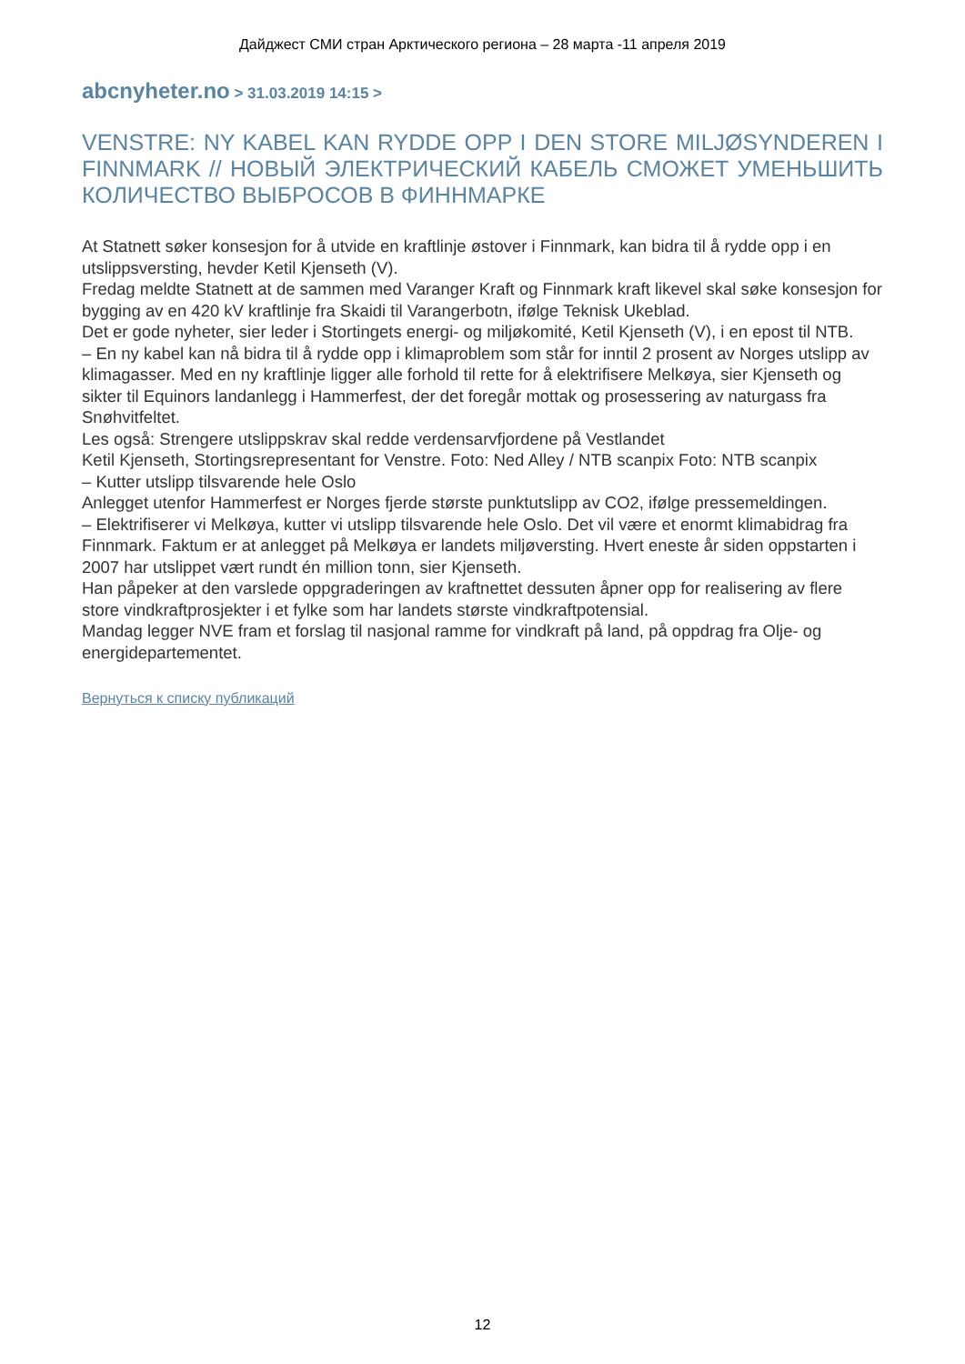Дайджест СМИ стран Арктического региона – 28 марта -11 апреля 2019
abcnyheter.no > 31.03.2019 14:15 >
VENSTRE: NY KABEL KAN RYDDE OPP I DEN STORE MILJØSYNDEREN I FINNMARK // НОВЫЙ ЭЛЕКТРИЧЕСКИЙ КАБЕЛЬ СМОЖЕТ УМЕНЬШИТЬ КОЛИЧЕСТВО ВЫБРОСОВ В ФИННМАРКЕ
At Statnett søker konsesjon for å utvide en kraftlinje østover i Finnmark, kan bidra til å rydde opp i en utslippsversting, hevder Ketil Kjenseth (V).
Fredag meldte Statnett at de sammen med Varanger Kraft og Finnmark kraft likevel skal søke konsesjon for bygging av en 420 kV kraftlinje fra Skaidi til Varangerbotn, ifølge Teknisk Ukeblad.
Det er gode nyheter, sier leder i Stortingets energi- og miljøkomité, Ketil Kjenseth (V), i en epost til NTB.
– En ny kabel kan nå bidra til å rydde opp i klimaproblem som står for inntil 2 prosent av Norges utslipp av klimagasser. Med en ny kraftlinje ligger alle forhold til rette for å elektrifisere Melkøya, sier Kjenseth og sikter til Equinors landanlegg i Hammerfest, der det foregår mottak og prosessering av naturgass fra Snøhvitfeltet.
Les også: Strengere utslippskrav skal redde verdensarvfjordene på Vestlandet
Ketil Kjenseth, Stortingsrepresentant for Venstre. Foto: Ned Alley / NTB scanpix Foto: NTB scanpix
– Kutter utslipp tilsvarende hele Oslo
Anlegget utenfor Hammerfest er Norges fjerde største punktutslipp av CO2, ifølge pressemeldingen.
– Elektrifiserer vi Melkøya, kutter vi utslipp tilsvarende hele Oslo. Det vil være et enormt klimabidrag fra Finnmark. Faktum er at anlegget på Melkøya er landets miljøversting. Hvert eneste år siden oppstarten i 2007 har utslippet vært rundt én million tonn, sier Kjenseth.
Han påpeker at den varslede oppgraderingen av kraftnettet dessuten åpner opp for realisering av flere store vindkraftprosjekter i et fylke som har landets største vindkraftpotensial.
Mandag legger NVE fram et forslag til nasjonal ramme for vindkraft på land, på oppdrag fra Olje- og energidepartementet.
Вернуться к списку публикаций
12